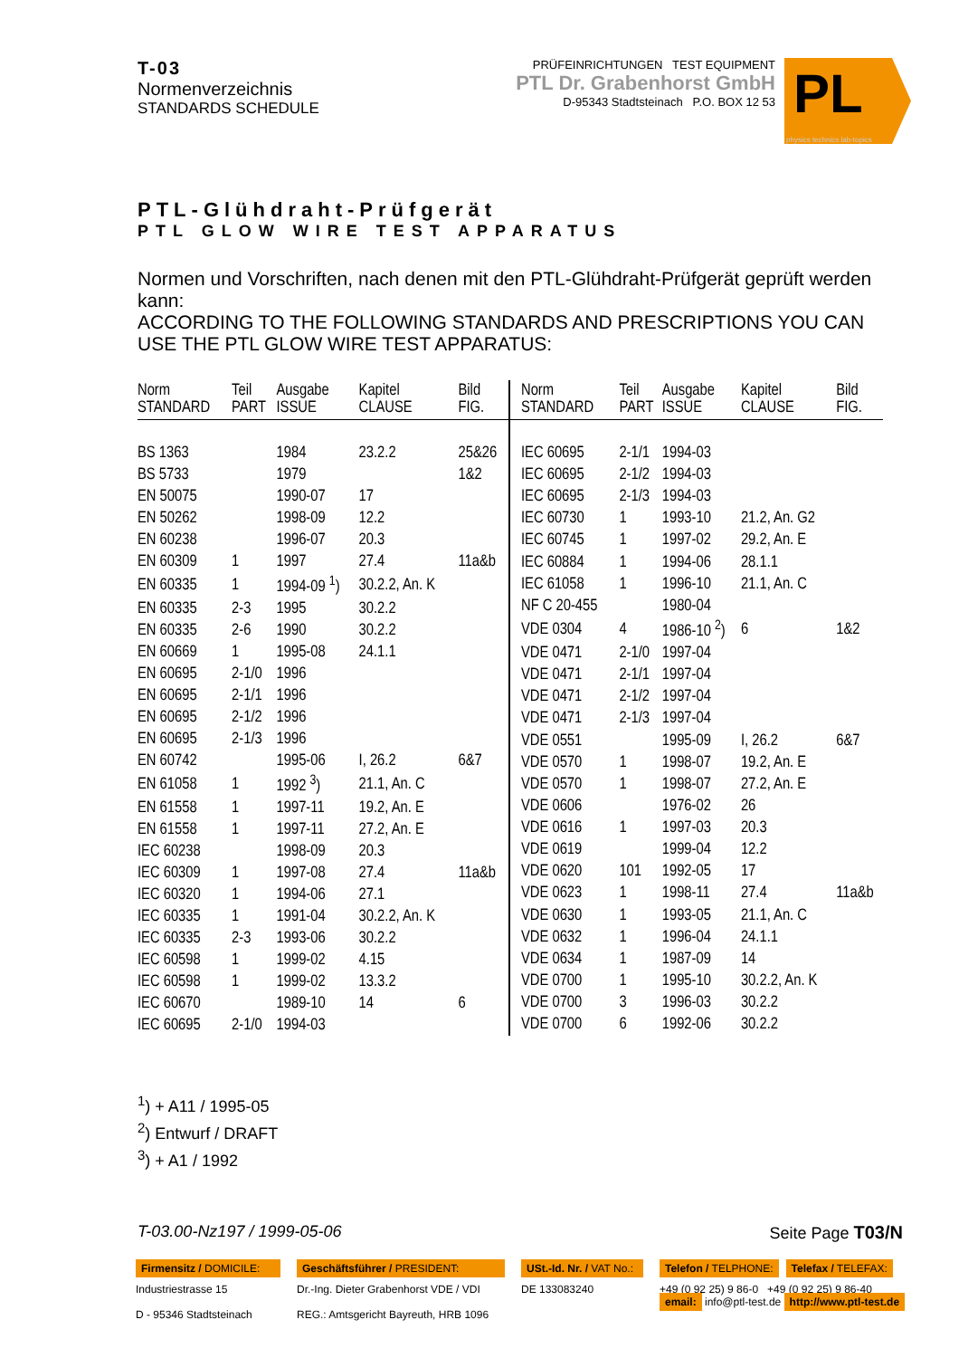T-03
Normenverzeichnis
STANDARDS SCHEDULE
PRÜFEINRICHTUNGEN TEST EQUIPMENT
PTL Dr. Grabenhorst GmbH
D-95343 Stadtsteinach P.O. BOX 12 53
PL
physics technics lab-topics
PTL-Glühdraht-Prüfgerät
PTL GLOW WIRE TEST APPARATUS
Normen und Vorschriften, nach denen mit den PTL-Glühdraht-Prüfgerät geprüft werden kann:
ACCORDING TO THE FOLLOWING STANDARDS AND PRESCRIPTIONS YOU CAN USE THE PTL GLOW WIRE TEST APPARATUS:
| Norm STANDARD | Teil PART | Ausgabe ISSUE | Kapitel CLAUSE | Bild FIG. |
| --- | --- | --- | --- | --- |
| BS 1363 | | 1984 | 23.2.2 | 25&26 |
| BS 5733 | | 1979 | | 1&2 |
| EN 50075 | | 1990-07 | 17 | |
| EN 50262 | | 1998-09 | 12.2 | |
| EN 60238 | | 1996-07 | 20.3 | |
| EN 60309 | 1 | 1997 | 27.4 | 11a&b |
| EN 60335 | 1 | 1994-09 <sup>1</sup>) | 30.2.2, An. K | |
| EN 60335 | 2-3 | 1995 | 30.2.2 | |
| EN 60335 | 2-6 | 1990 | 30.2.2 | |
| EN 60669 | 1 | 1995-08 | 24.1.1 | |
| EN 60695 | 2-1/0 | 1996 | | |
| EN 60695 | 2-1/1 | 1996 | | |
| EN 60695 | 2-1/2 | 1996 | | |
| EN 60695 | 2-1/3 | 1996 | | |
| EN 60742 | | 1995-06 | I, 26.2 | 6&7 |
| EN 61058 | 1 | 1992 <sup>3</sup>) | 21.1, An. C | |
| EN 61558 | 1 | 1997-11 | 19.2, An. E | |
| EN 61558 | 1 | 1997-11 | 27.2, An. E | |
| IEC 60238 | | 1998-09 | 20.3 | |
| IEC 60309 | 1 | 1997-08 | 27.4 | 11a&b |
| IEC 60320 | 1 | 1994-06 | 27.1 | |
| IEC 60335 | 1 | 1991-04 | 30.2.2, An. K | |
| IEC 60335 | 2-3 | 1993-06 | 30.2.2 | |
| IEC 60598 | 1 | 1999-02 | 4.15 | |
| IEC 60598 | 1 | 1999-02 | 13.3.2 | |
| IEC 60670 | | 1989-10 | 14 | 6 |
| IEC 60695 | 2-1/0 | 1994-03 | | |
| Norm STANDARD | Teil PART | Ausgabe ISSUE | Kapitel CLAUSE | Bild FIG. |
| --- | --- | --- | --- | --- |
| IEC 60695 | 2-1/1 | 1994-03 | | |
| IEC 60695 | 2-1/2 | 1994-03 | | |
| IEC 60695 | 2-1/3 | 1994-03 | | |
| IEC 60730 | 1 | 1993-10 | 21.2, An. G2 | |
| IEC 60745 | 1 | 1997-02 | 29.2, An. E | |
| IEC 60884 | 1 | 1994-06 | 28.1.1 | |
| IEC 61058 | 1 | 1996-10 | 21.1, An. C | |
| NF C 20-455 | | 1980-04 | | |
| VDE 0304 | 4 | 1986-10 <sup>2</sup>) | 6 | 1&2 |
| VDE 0471 | 2-1/0 | 1997-04 | | |
| VDE 0471 | 2-1/1 | 1997-04 | | |
| VDE 0471 | 2-1/2 | 1997-04 | | |
| VDE 0471 | 2-1/3 | 1997-04 | | |
| VDE 0551 | | 1995-09 | I, 26.2 | 6&7 |
| VDE 0570 | 1 | 1998-07 | 19.2, An. E | |
| VDE 0570 | 1 | 1998-07 | 27.2, An. E | |
| VDE 0606 | | 1976-02 | 26 | |
| VDE 0616 | 1 | 1997-03 | 20.3 | |
| VDE 0619 | | 1999-04 | 12.2 | |
| VDE 0620 | 101 | 1992-05 | 17 | |
| VDE 0623 | 1 | 1998-11 | 27.4 | 11a&b |
| VDE 0630 | 1 | 1993-05 | 21.1, An. C | |
| VDE 0632 | 1 | 1996-04 | 24.1.1 | |
| VDE 0634 | 1 | 1987-09 | 14 | |
| VDE 0700 | 1 | 1995-10 | 30.2.2, An. K | |
| VDE 0700 | 3 | 1996-03 | 30.2.2 | |
| VDE 0700 | 6 | 1992-06 | 30.2.2 | |
<sup>1</sup>) + A11 / 1995-05
<sup>2</sup>) Entwurf / DRAFT
<sup>3</sup>) + A1 / 1992
T-03.00-Nz197 / 1999-05-06 Seite Page T03/N
Firmensitz / DOMICILE:
Industriestrasse 15
D - 95346 Stadtsteinach
Geschäftsführer / PRESIDENT:
Dr.-Ing. Dieter Grabenhorst VDE / VDI
REG.: Amtsgericht Bayreuth, HRB 1096
USt.-Id. Nr. / VAT No.:
DE 133083240
Telefon / TELPHONE: Telefax / TELEFAX:
+49 (0 92 25) 9 86-0 +49 (0 92 25) 9 86-40
email: info@ptl-test.de http://www.ptl-test.de